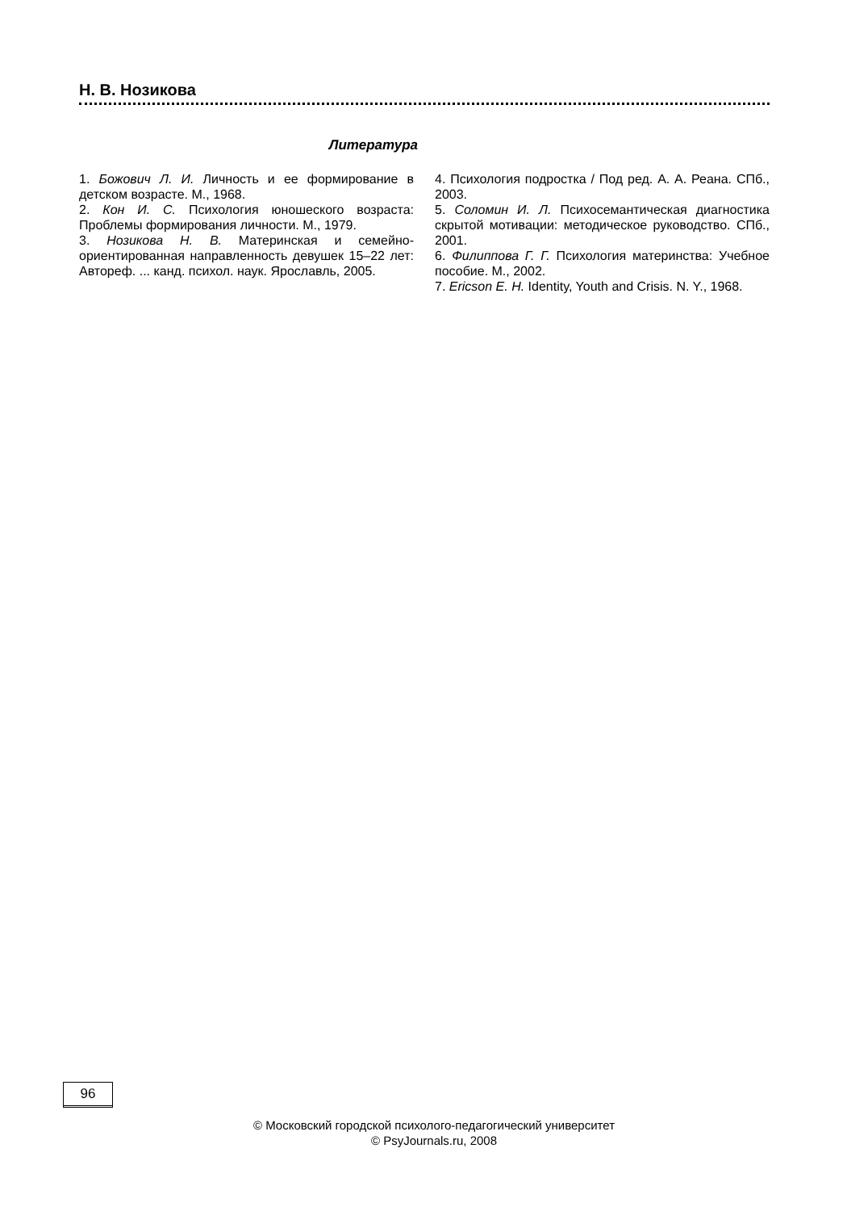Н. В. Нозикова
Литература
1. Божович Л. И. Личность и ее формирование в детском возрасте. М., 1968.
2. Кон И. С. Психология юношеского возраста: Проблемы формирования личности. М., 1979.
3. Нозикова Н. В. Материнская и семейно-ориентированная направленность девушек 15–22 лет: Автореф. ... канд. психол. наук. Ярославль, 2005.
4. Психология подростка / Под ред. А. А. Реана. СПб., 2003.
5. Соломин И. Л. Психосемантическая диагностика скрытой мотивации: методическое руководство. СПб., 2001.
6. Филиппова Г. Г. Психология материнства: Учебное пособие. М., 2002.
7. Ericson E. H. Identity, Youth and Crisis. N. Y., 1968.
96
© Московский городской психолого-педагогический университет
© PsyJournals.ru, 2008